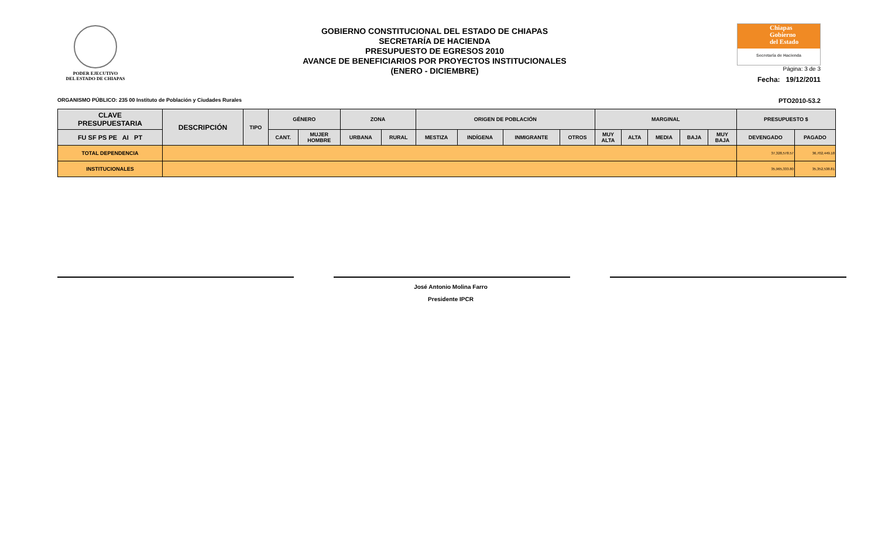PODER EJECUTIVO
DEL ESTADO DE CHIAPAS
GOBIERNO CONSTITUCIONAL DEL ESTADO DE CHIAPAS
SECRETARÍA DE HACIENDA
PRESUPUESTO DE EGRESOS 2010
AVANCE DE BENEFICIARIOS POR PROYECTOS INSTITUCIONALES
(ENERO - DICIEMBRE)
Chiapas
Gobierno
del Estado
Secretaría de Hacienda
Página: 3 de 3
Fecha: 19/12/2011
ORGANISMO PÚBLICO: 235 00 Instituto de Población y Ciudades Rurales PTO2010-53.2
| CLAVE PRESUPUESTARIA | DESCRIPCIÓN | TIPO | GÉNERO | | ZONA | | ORIGEN DE POBLACIÓN | | | | MARGINAL | | | | | PRESUPUESTO $ | |
| --- | --- | --- | --- | --- | --- | --- | --- | --- | --- | --- | --- | --- | --- | --- | --- | --- | --- |
| FU SF PS PE AI PT | | | CANT. | MUJER HOMBRE | URBANA | RURAL | MESTIZA | INDÍGENA | INMIGRANTE | OTROS | MUY ALTA | ALTA | MEDIA | BAJA | MUY BAJA | DEVENGADO | PAGADO |
| TOTAL DEPENDENCIA | | | | | | | | | | | | | | | | 37,328,578.57 | 36,702,449.18 |
| INSTITUCIONALES | | | | | | | | | | | | | | | | 35,965,333.80 | 35,352,538.81 |
José Antonio Molina Farro
Presidente IPCR